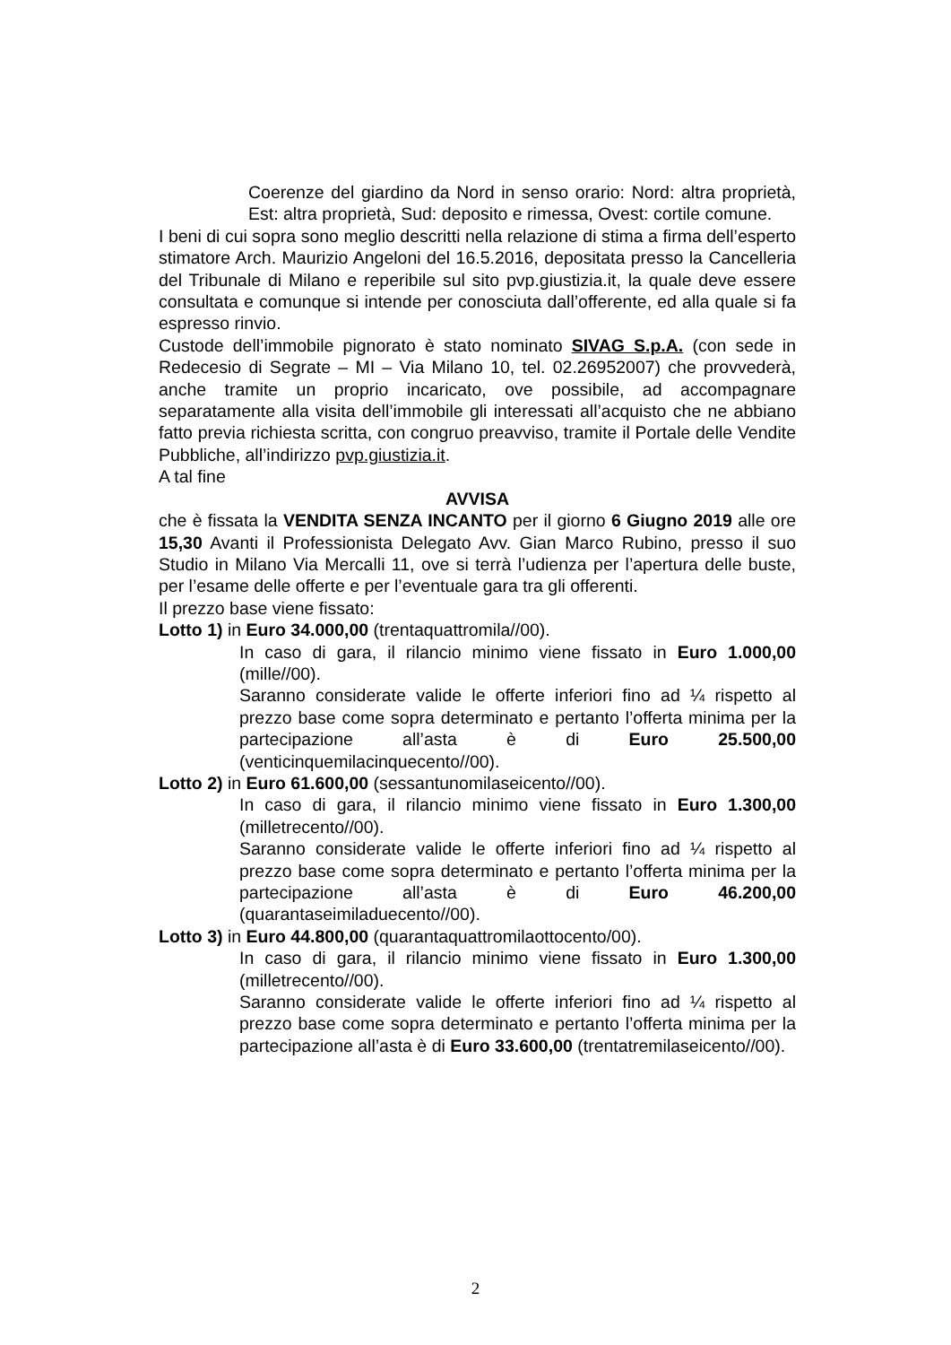Coerenze del giardino da Nord in senso orario: Nord: altra proprietà, Est: altra proprietà, Sud: deposito e rimessa, Ovest: cortile comune.
I beni di cui sopra sono meglio descritti nella relazione di stima a firma dell’esperto stimatore Arch. Maurizio Angeloni del 16.5.2016, depositata presso la Cancelleria del Tribunale di Milano e reperibile sul sito pvp.giustizia.it, la quale deve essere consultata e comunque si intende per conosciuta dall’offerente, ed alla quale si fa espresso rinvio.
Custode dell’immobile pignorato è stato nominato SIVAG S.p.A. (con sede in Redecesio di Segrate – MI – Via Milano 10, tel. 02.26952007) che provvederà, anche tramite un proprio incaricato, ove possibile, ad accompagnare separatamente alla visita dell’immobile gli interessati all’acquisto che ne abbiano fatto previa richiesta scritta, con congruo preavviso, tramite il Portale delle Vendite Pubbliche, all’indirizzo pvp.giustizia.it.
A tal fine
AVVISA
che è fissata la VENDITA SENZA INCANTO per il giorno 6 Giugno 2019 alle ore 15,30 Avanti il Professionista Delegato Avv. Gian Marco Rubino, presso il suo Studio in Milano Via Mercalli 11, ove si terrà l’udienza per l’apertura delle buste, per l’esame delle offerte e per l’eventuale gara tra gli offerenti.
Il prezzo base viene fissato:
Lotto 1) in Euro 34.000,00 (trentaquattromila//00).
In caso di gara, il rilancio minimo viene fissato in Euro 1.000,00 (mille//00).
Saranno considerate valide le offerte inferiori fino ad ¼ rispetto al prezzo base come sopra determinato e pertanto l’offerta minima per la partecipazione all’asta è di Euro 25.500,00 (venticinquemilacinquecento//00).
Lotto 2) in Euro 61.600,00 (sessantunomilaseicento//00).
In caso di gara, il rilancio minimo viene fissato in Euro 1.300,00 (milletrecento//00).
Saranno considerate valide le offerte inferiori fino ad ¼ rispetto al prezzo base come sopra determinato e pertanto l’offerta minima per la partecipazione all’asta è di Euro 46.200,00 (quarantaseimiladuecento//00).
Lotto 3) in Euro 44.800,00 (quarantaquattromilaottocento/00).
In caso di gara, il rilancio minimo viene fissato in Euro 1.300,00 (milletrecento//00).
Saranno considerate valide le offerte inferiori fino ad ¼ rispetto al prezzo base come sopra determinato e pertanto l’offerta minima per la partecipazione all’asta è di Euro 33.600,00 (trentatremilaseicento//00).
2